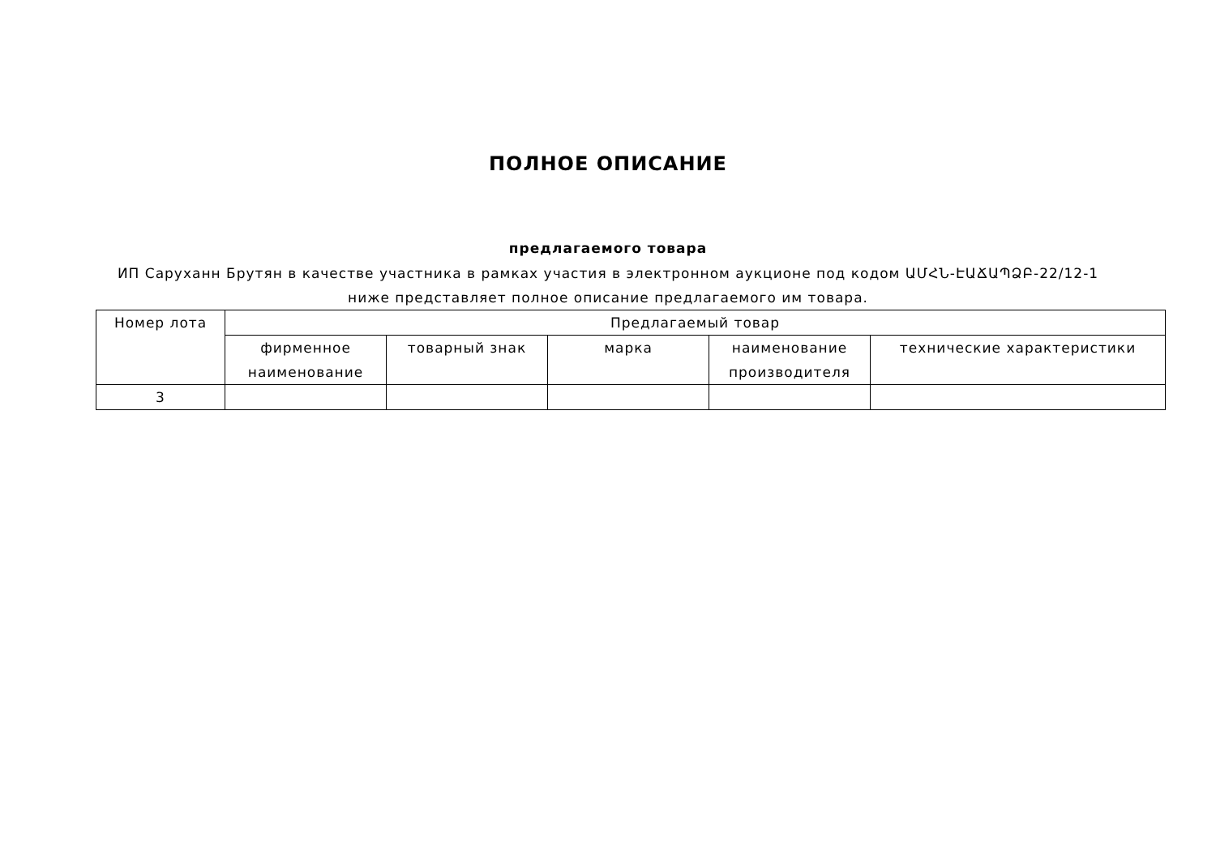ПОЛНОЕ ОПИСАНИЕ
предлагаемого товара
ИП Саруханн Брутян в качестве участника в рамках участия в электронном аукционе под кодом ԱՄՀՆ-ԷԱՃԱՊՁԲ-22/12-1 ниже представляет полное описание предлагаемого им товара.
| Номер лота | Предлагаемый товар | | | | |
| --- | --- | --- | --- | --- | --- |
| | фирменное наименование | товарный знак | марка | наименование производителя | технические характеристики |
| 3 | | | | | |